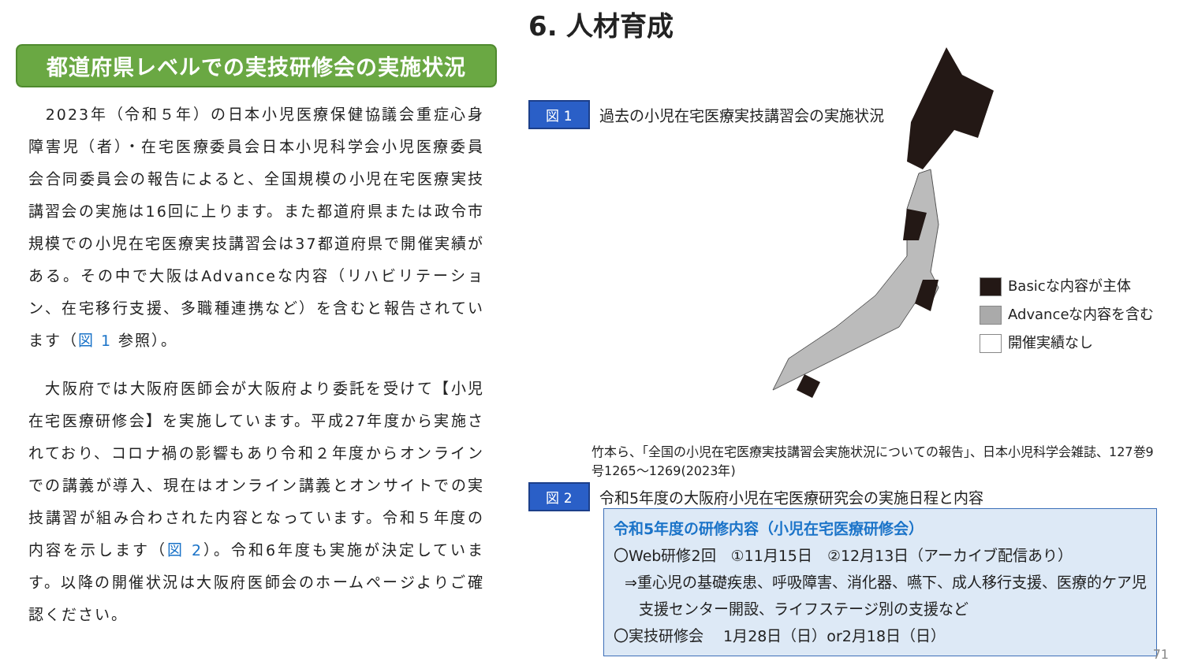都道府県レベルでの実技研修会の実施状況
　2023年（令和５年）の日本小児医療保健協議会重症心身障害児（者）・在宅医療委員会日本小児科学会小児医療委員会合同委員会の報告によると、全国規模の小児在宅医療実技講習会の実施は16回に上ります。また都道府県または政令市規模での小児在宅医療実技講習会は37都道府県で開催実績がある。その中で大阪はAdvanceな内容（リハビリテーション、在宅移行支援、多職種連携など）を含むと報告されています（図 1 参照）。
　大阪府では大阪府医師会が大阪府より委託を受けて【小児在宅医療研修会】を実施しています。平成27年度から実施されており、コロナ禍の影響もあり令和２年度からオンラインでの講義が導入、現在はオンライン講義とオンサイトでの実技講習が組み合わされた内容となっています。令和５年度の内容を示します（図 2）。令和6年度も実施が決定しています。以降の開催状況は大阪府医師会のホームページよりご確認ください。
6. 人材育成
図 1
過去の小児在宅医療実技講習会の実施状況
Basicな内容が主体
Advanceな内容を含む
開催実績なし
竹本ら、「全国の小児在宅医療実技講習会実施状況についての報告」、日本小児科学会雑誌、127巻9号1265〜1269(2023年)
図 2
令和5年度の大阪府小児在宅医療研究会の実施日程と内容
令和5年度の研修内容（小児在宅医療研修会）
〇Web研修2回　①11月15日　②12月13日（アーカイブ配信あり）
⇒重心児の基礎疾患、呼吸障害、消化器、嚥下、成人移行支援、医療的ケア児
支援センター開設、ライフステージ別の支援など
〇実技研修会　 1月28日（日）or2月18日（日）
71